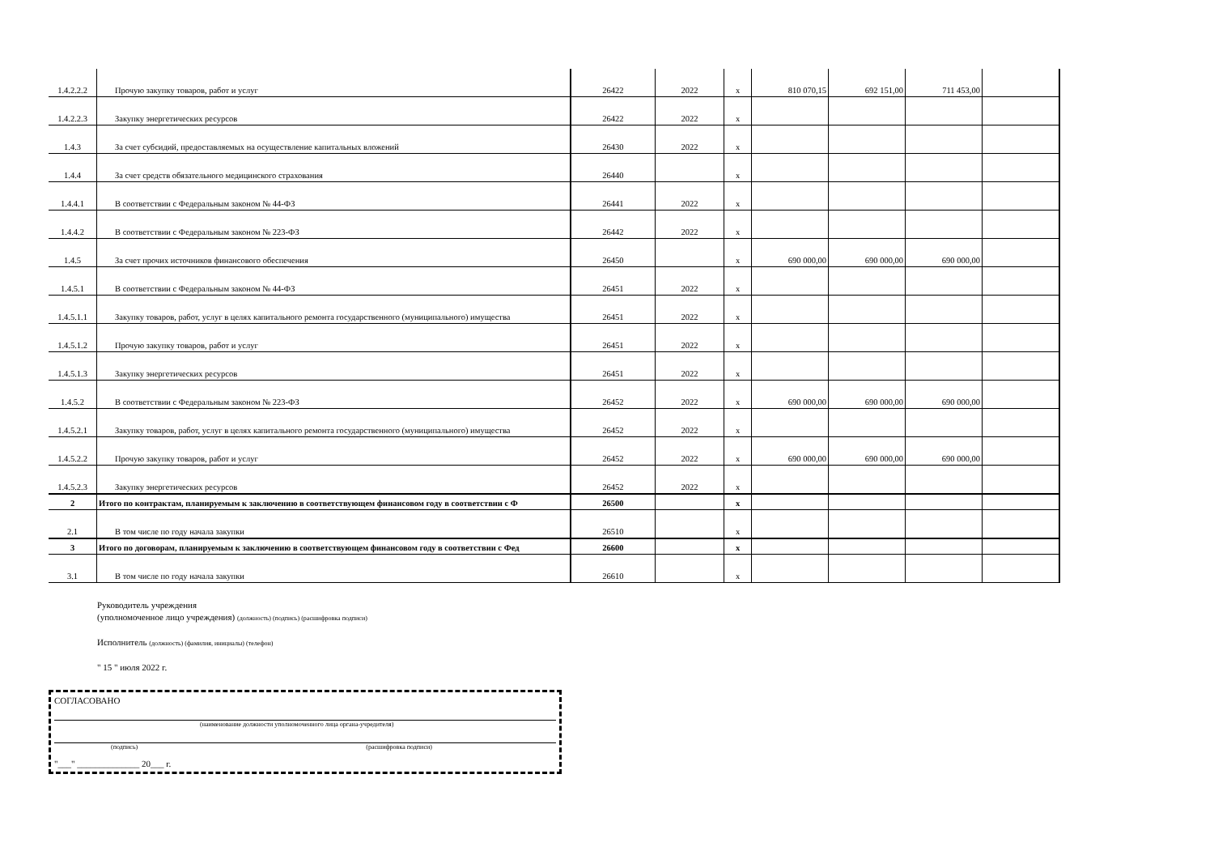| 1.4.2.2.2 | Прочую закупку товаров, работ и услуг | 26422 | 2022 | x | 810 070,15 | 692 151,00 | 711 453,00 | |
| 1.4.2.2.3 | Закупку энергетических ресурсов | 26422 | 2022 | x | | | | |
| 1.4.3 | За счет субсидий, предоставляемых на осуществление капитальных вложений | 26430 | 2022 | x | | | | |
| 1.4.4 | За счет средств обязательного медицинского страхования | 26440 | | x | | | | |
| 1.4.4.1 | В соответствии с Федеральным законом № 44-ФЗ | 26441 | 2022 | x | | | | |
| 1.4.4.2 | В соответствии с Федеральным законом № 223-ФЗ | 26442 | 2022 | x | | | | |
| 1.4.5 | За счет прочих источников финансового обеспечения | 26450 | | x | 690 000,00 | 690 000,00 | 690 000,00 | |
| 1.4.5.1 | В соответствии с Федеральным законом № 44-ФЗ | 26451 | 2022 | x | | | | |
| 1.4.5.1.1 | Закупку товаров, работ, услуг в целях капитального ремонта государственного (муниципального) имущества | 26451 | 2022 | x | | | | |
| 1.4.5.1.2 | Прочую закупку товаров, работ и услуг | 26451 | 2022 | x | | | | |
| 1.4.5.1.3 | Закупку энергетических ресурсов | 26451 | 2022 | x | | | | |
| 1.4.5.2 | В соответствии с Федеральным законом № 223-ФЗ | 26452 | 2022 | x | 690 000,00 | 690 000,00 | 690 000,00 | |
| 1.4.5.2.1 | Закупку товаров, работ, услуг в целях капитального ремонта государственного (муниципального) имущества | 26452 | 2022 | x | | | | |
| 1.4.5.2.2 | Прочую закупку товаров, работ и услуг | 26452 | 2022 | x | 690 000,00 | 690 000,00 | 690 000,00 | |
| 1.4.5.2.3 | Закупку энергетических ресурсов | 26452 | 2022 | x | | | | |
| 2 | Итого по контрактам, планируемым к заключению в соответствующем финансовом году в соответствии с Ф | 26500 | | x | | | | |
| 2.1 | В том числе по году начала закупки | 26510 | | x | | | | |
| 3 | Итого по договорам, планируемым к заключению в соответствующем финансовом году в соответствии с Фед | 26600 | | x | | | | |
| 3.1 | В том числе по году начала закупки | 26610 | | x | | | | |
Руководитель учреждения
(уполномоченное лицо учреждения) (должность) (подпись) (расшифровка подписи)
Исполнитель (должность) (фамилия, инициалы) (телефон)
" 15 " июля 2022 г.
СОГЛАСОВАНО
(наименование должности уполномоченного лица органа-учредителя)
(подпись) (расшифровка подписи)
"___" ______________ 20___ г.